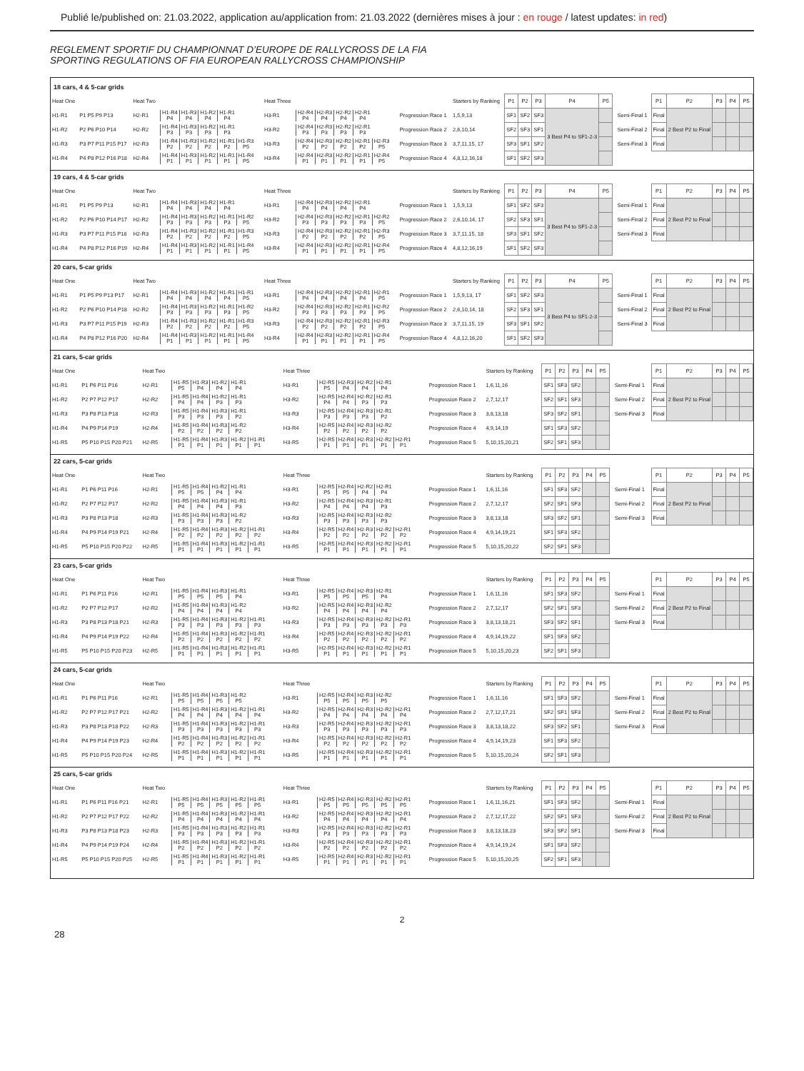Publié le/published on: 21.03.2022, application au/application from: 21.03.2022 (dernières mises à jour : en rouge / latest updates: in red)
REGLEMENT SPORTIF DU CHAMPIONNAT D’EUROPE DE RALLYCROSS DE LA FIA
SPORTING REGULATIONS OF FIA EUROPEAN RALLYCROSS CHAMPIONSHIP
18 cars, 4 & 5-car grids
| Heat One | | Heat Two | | Heat Three | | | Starters by Ranking | P1 | P2 | P3 | P4 | P5 | | | P1 | P2 | P3 | P4 | P5 |
| --- | --- | --- | --- | --- | --- | --- | --- | --- | --- | --- | --- | --- | --- | --- | --- | --- | --- | --- | --- |
| H1-R1 | P1 P5 P9 P13 | H2-R1 | H1-R4 P4 H1-R3 P4 H1-R2 P4 H1-R1 P4 | H3-R1 | H2-R4 P4 H2-R3 P4 H2-R2 P4 H2-R1 P4 | Progression Race 1 | 1,5,9,13 | SF1 | SF2 | SF3 | 3 Best P4 to SF1-2-3 | | | Semi-Final 1 | Final | 2 Best P2 to Final | | | |
| H1-R2 | P2 P6 P10 P14 | H2-R2 | H1-R4 P3 H1-R3 P3 H1-R2 P3 H1-R1 P3 | H3-R2 | H2-R4 P3 H2-R3 P3 H2-R2 P3 H2-R1 P3 | Progression Race 2 | 2,6,10,14 | SF2 | SF3 | SF1 | | | | Semi-Final 2 | Final | | | | |
| H1-R3 | P3 P7 P11 P15 P17 | H2-R3 | H1-R4 P2 H1-R3 P2 H1-R2 P2 H1-R1 P2 H1-R3 P5 | H3-R3 | H2-R4 P2 H2-R3 P2 H2-R2 P2 H2-R1 P2 H2-R3 P5 | Progression Race 3 | 3,7,11,15, 17 | SF3 | SF1 | SF2 | | | | Semi-Final 3 | Final | | | | |
| H1-R4 | P4 P8 P12 P16 P18 | H2-R4 | H1-R4 P1 H1-R3 P1 H1-R2 P1 H1-R1 P1 H1-R4 P5 | H3-R4 | H2-R4 P1 H2-R3 P1 H2-R2 P1 H2-R1 P1 H2-R4 P5 | Progression Race 4 | 4,8,12,16,18 | SF1 | SF2 | SF3 | | | | | | | | | |
19 cars, 4 & 5-car grids
| Heat One | | Heat Two | | Heat Three | | | Starters by Ranking | P1 | P2 | P3 | P4 | P5 | | | P1 | P2 | P3 | P4 | P5 |
| --- | --- | --- | --- | --- | --- | --- | --- | --- | --- | --- | --- | --- | --- | --- | --- | --- | --- | --- | --- |
| H1-R1 | P1 P5 P9 P13 | H2-R1 | H1-R4 P4 H1-R3 P4 H1-R2 P4 H1-R1 P4 | H3-R1 | H2-R4 P4 H2-R3 P4 H2-R2 P4 H2-R1 P4 | Progression Race 1 | 1,5,9,13 | SF1 | SF2 | SF3 | 3 Best P4 to SF1-2-3 | | | Semi-Final 1 | Final | 2 Best P2 to Final | | | |
| H1-R2 | P2 P6 P10 P14 P17 | H2-R2 | H1-R4 P3 H1-R3 P3 H1-R2 P3 H1-R1 P3 H1-R2 P5 | H3-R2 | H2-R4 P3 H2-R3 P3 H2-R2 P3 H2-R1 P3 H2-R2 P5 | Progression Race 2 | 2,6,10,14, 17 | SF2 | SF3 | SF1 | | | | Semi-Final 2 | Final | | | | |
| H1-R3 | P3 P7 P11 P15 P18 | H2-R3 | H1-R4 P2 H1-R3 P2 H1-R2 P2 H1-R1 P2 H1-R3 P5 | H3-R3 | H2-R4 P2 H2-R3 P2 H2-R2 P2 H2-R1 P2 H2-R3 P5 | Progression Race 3 | 3,7,11,15, 18 | SF3 | SF1 | SF2 | | | | Semi-Final 3 | Final | | | | |
| H1-R4 | P4 P8 P12 P16 P19 | H2-R4 | H1-R4 P1 H1-R3 P1 H1-R2 P1 H1-R1 P1 H1-R4 P5 | H3-R4 | H2-R4 P1 H2-R3 P1 H2-R2 P1 H2-R1 P1 H2-R4 P5 | Progression Race 4 | 4,8,12,16,19 | SF1 | SF2 | SF3 | | | | | | | | | |
20 cars, 5-car grids
| Heat One | | Heat Two | | Heat Three | | | Starters by Ranking | P1 | P2 | P3 | P4 | P5 | | | P1 | P2 | P3 | P4 | P5 |
| --- | --- | --- | --- | --- | --- | --- | --- | --- | --- | --- | --- | --- | --- | --- | --- | --- | --- | --- | --- |
| H1-R1 | P1 P5 P9 P13 P17 | H2-R1 | H1-R4 P4 H1-R3 P4 H1-R2 P4 H1-R1 P4 H1-R1 P5 | H3-R1 | H2-R4 P4 H2-R3 P4 H2-R2 P4 H2-R1 P4 H2-R1 P5 | Progression Race 1 | 1,5,9,13, 17 | SF1 | SF2 | SF3 | 3 Best P4 to SF1-2-3 | | | Semi-Final 1 | Final | 2 Best P2 to Final | | | |
| H1-R2 | P2 P6 P10 P14 P18 | H2-R2 | H1-R4 P3 H1-R3 P3 H1-R2 P3 H1-R1 P3 H1-R2 P5 | H3-R2 | H2-R4 P3 H2-R3 P3 H2-R2 P3 H2-R1 P3 H2-R2 P5 | Progression Race 2 | 2,6,10,14, 18 | SF2 | SF3 | SF1 | | | | Semi-Final 2 | Final | | | | |
| H1-R3 | P3 P7 P11 P15 P19 | H2-R3 | H1-R4 P2 H1-R3 P2 H1-R2 P2 H1-R1 P2 H1-R3 P5 | H3-R3 | H2-R4 P2 H2-R3 P2 H2-R2 P2 H2-R1 P2 H2-R3 P5 | Progression Race 3 | 3,7,11,15, 19 | SF3 | SF1 | SF2 | | | | Semi-Final 3 | Final | | | | |
| H1-R4 | P4 P8 P12 P16 P20 | H2-R4 | H1-R4 P1 H1-R3 P1 H1-R2 P1 H1-R1 P1 H1-R4 P5 | H3-R4 | H2-R4 P1 H2-R3 P1 H2-R2 P1 H2-R1 P1 H2-R4 P5 | Progression Race 4 | 4,8,12,16,20 | SF1 | SF2 | SF3 | | | | | | | | | |
21 cars, 5-car grids
| Heat One | | Heat Two | | Heat Three | | | Starters by Ranking | P1 | P2 | P3 | P4 | P5 | | | P1 | P2 | P3 | P4 | P5 |
| --- | --- | --- | --- | --- | --- | --- | --- | --- | --- | --- | --- | --- | --- | --- | --- | --- | --- | --- | --- |
| H1-R1 | P1 P6 P11 P16 | H2-R1 | H1-R5 P5 H1-R3 P4 H1-R2 P4 H1-R1 P4 | H3-R1 | H2-R5 P5 H2-R3 P4 H2-R2 P4 H2-R1 P4 | Progression Race 1 | 1,6,11,16 | SF1 | SF3 | SF2 | | | | Semi-Final 1 | Final | 2 Best P2 to Final | | | |
| H1-R2 | P2 P7 P12 P17 | H2-R2 | H1-R5 P4 H1-R4 P4 H1-R2 P3 H1-R1 P3 | H3-R2 | H2-R5 P4 H2-R4 P4 H2-R2 P3 H2-R1 P3 | Progression Race 2 | 2,7,12,17 | SF2 | SF1 | SF3 | | | | Semi-Final 2 | Final | | | | |
| H1-R3 | P3 P8 P13 P18 | H2-R3 | H1-R5 P3 H1-R4 P3 H1-R3 P3 H1-R1 P2 | H3-R3 | H2-R5 P3 H2-R4 P3 H2-R3 P3 H2-R1 P2 | Progression Race 3 | 3,8,13,18 | SF3 | SF2 | SF1 | | | | Semi-Final 3 | Final | | | | |
| H1-R4 | P4 P9 P14 P19 | H2-R4 | H1-R5 P2 H1-R4 P2 H1-R3 P2 H1-R2 P2 | H3-R4 | H2-R5 P2 H2-R4 P2 H2-R3 P2 H2-R2 P2 | Progression Race 4 | 4,9,14,19 | SF1 | SF3 | SF2 | | | | | | | | | |
| H1-R5 | P5 P10 P15 P20 P21 | H2-R5 | H1-R5 P1 H1-R4 P1 H1-R3 P1 H1-R2 P1 H1-R1 P1 | H3-R5 | H2-R5 P1 H2-R4 P1 H2-R3 P1 H2-R2 P1 H2-R1 P1 | Progression Race 5 | 5,10,15,20,21 | SF2 | SF1 | SF3 | | | | | | | | | |
22 cars, 5-car grids
| Heat One | | Heat Two | | Heat Three | | | Starters by Ranking | P1 | P2 | P3 | P4 | P5 | | | P1 | P2 | P3 | P4 | P5 |
| --- | --- | --- | --- | --- | --- | --- | --- | --- | --- | --- | --- | --- | --- | --- | --- | --- | --- | --- | --- |
| H1-R1 | P1 P6 P11 P16 | H2-R1 | H1-R5 P5 H1-R4 P5 H1-R2 P4 H1-R1 P4 | H3-R1 | H2-R5 P5 H2-R4 P5 H2-R2 P4 H2-R1 P4 | Progression Race 1 | 1,6,11,16 | SF1 | SF3 | SF2 | | | | Semi-Final 1 | Final | 2 Best P2 to Final | | | |
| H1-R2 | P2 P7 P12 P17 | H2-R2 | H1-R5 P4 H1-R4 P4 H1-R3 P4 H1-R1 P3 | H3-R2 | H2-R5 P4 H2-R4 P4 H2-R3 P4 H2-R1 P3 | Progression Race 2 | 2,7,12,17 | SF2 | SF1 | SF3 | | | | Semi-Final 2 | Final | | | | |
| H1-R3 | P3 P8 P13 P18 | H2-R3 | H1-R5 P3 H1-R4 P3 H1-R3 P3 H1-R2 P2 | H3-R3 | H2-R5 P3 H2-R4 P3 H2-R3 P3 H2-R2 P3 | Progression Race 3 | 3,8,13,18 | SF3 | SF2 | SF1 | | | | Semi-Final 3 | Final | | | | |
| H1-R4 | P4 P9 P14 P19 P21 | H2-R4 | H1-R5 P2 H1-R4 P2 H1-R3 P2 H1-R2 P2 H1-R1 P2 | H3-R4 | H2-R5 P2 H2-R4 P2 H2-R3 P2 H2-R2 P2 H2-R1 P2 | Progression Race 4 | 4,9,14,19,21 | SF1 | SF3 | SF2 | | | | | | | | | |
| H1-R5 | P5 P10 P15 P20 P22 | H2-R5 | H1-R5 P1 H1-R4 P1 H1-R3 P1 H1-R2 P1 H1-R1 P1 | H3-R5 | H2-R5 P1 H2-R4 P1 H2-R3 P1 H2-R2 P1 H2-R1 P1 | Progression Race 5 | 5,10,15,20,22 | SF2 | SF1 | SF3 | | | | | | | | | |
23 cars, 5-car grids
| Heat One | | Heat Two | | Heat Three | | | Starters by Ranking | P1 | P2 | P3 | P4 | P5 | | | P1 | P2 | P3 | P4 | P5 |
| --- | --- | --- | --- | --- | --- | --- | --- | --- | --- | --- | --- | --- | --- | --- | --- | --- | --- | --- | --- |
| H1-R1 | P1 P6 P11 P16 | H2-R1 | H1-R5 P5 H1-R4 P5 H1-R3 P5 H1-R1 P4 | H3-R1 | H2-R5 P5 H2-R4 P5 H2-R3 P5 H2-R1 P4 | Progression Race 1 | 1,6,11,16 | SF1 | SF3 | SF2 | | | | Semi-Final 1 | Final | 2 Best P2 to Final | | | |
| H1-R2 | P2 P7 P12 P17 | H2-R2 | H1-R5 P4 H1-R4 P4 H1-R3 P4 H1-R2 P4 | H3-R2 | H2-R5 P4 H2-R4 P4 H2-R3 P4 H2-R2 P4 | Progression Race 2 | 2,7,12,17 | SF2 | SF1 | SF3 | | | | Semi-Final 2 | Final | | | | |
| H1-R3 | P3 P8 P13 P18 P21 | H2-R3 | H1-R5 P3 H1-R4 P3 H1-R3 P3 H1-R2 P3 H1-R1 P3 | H3-R3 | H2-R5 P3 H2-R4 P3 H2-R3 P3 H2-R2 P3 H2-R1 P3 | Progression Race 3 | 3,8,13,18,21 | SF3 | SF2 | SF1 | | | | Semi-Final 3 | Final | | | | |
| H1-R4 | P4 P9 P14 P19 P22 | H2-R4 | H1-R5 P2 H1-R4 P2 H1-R3 P2 H1-R2 P2 H1-R1 P2 | H3-R4 | H2-R5 P2 H2-R4 P2 H2-R3 P2 H2-R2 P2 H2-R1 P2 | Progression Race 4 | 4,9,14,19,22 | SF1 | SF3 | SF2 | | | | | | | | | |
| H1-R5 | P5 P10 P15 P20 P23 | H2-R5 | H1-R5 P1 H1-R4 P1 H1-R3 P1 H1-R2 P1 H1-R1 P1 | H3-R5 | H2-R5 P1 H2-R4 P1 H2-R3 P1 H2-R2 P1 H2-R1 P1 | Progression Race 5 | 5,10,15,20,23 | SF2 | SF1 | SF3 | | | | | | | | | |
24 cars, 5-car grids
| Heat One | | Heat Two | | Heat Three | | | Starters by Ranking | P1 | P2 | P3 | P4 | P5 | | | P1 | P2 | P3 | P4 | P5 |
| --- | --- | --- | --- | --- | --- | --- | --- | --- | --- | --- | --- | --- | --- | --- | --- | --- | --- | --- | --- |
| H1-R1 | P1 P6 P11 P16 | H2-R1 | H1-R5 P5 H1-R4 P5 H1-R3 P5 H1-R2 P5 | H3-R1 | H2-R5 P5 H2-R4 P5 H2-R3 P5 H2-R2 P5 | Progression Race 1 | 1,6,11,16 | SF1 | SF3 | SF2 | | | | Semi-Final 1 | Final | 2 Best P2 to Final | | | |
| H1-R2 | P2 P7 P12 P17 P21 | H2-R2 | H1-R5 P4 H1-R4 P4 H1-R3 P4 H1-R2 P4 H1-R1 P4 | H3-R2 | H2-R5 P4 H2-R4 P4 H2-R3 P4 H2-R2 P4 H2-R1 P4 | Progression Race 2 | 2,7,12,17,21 | SF2 | SF1 | SF3 | | | | Semi-Final 2 | Final | | | | |
| H1-R3 | P3 P8 P13 P18 P22 | H2-R3 | H1-R5 P3 H1-R4 P3 H1-R3 P3 H1-R2 P3 H1-R1 P3 | H3-R3 | H2-R5 P3 H2-R4 P3 H2-R3 P3 H2-R2 P3 H2-R1 P3 | Progression Race 3 | 3,8,13,18,22 | SF3 | SF2 | SF1 | | | | Semi-Final 3 | Final | | | | |
| H1-R4 | P4 P9 P14 P19 P23 | H2-R4 | H1-R5 P2 H1-R4 P2 H1-R3 P2 H1-R2 P2 H1-R1 P2 | H3-R4 | H2-R5 P2 H2-R4 P2 H2-R3 P2 H2-R2 P2 H2-R1 P2 | Progression Race 4 | 4,9,14,19,23 | SF1 | SF3 | SF2 | | | | | | | | | |
| H1-R5 | P5 P10 P15 P20 P24 | H2-R5 | H1-R5 P1 H1-R4 P1 H1-R3 P1 H1-R2 P1 H1-R1 P1 | H3-R5 | H2-R5 P1 H2-R4 P1 H2-R3 P1 H2-R2 P1 H2-R1 P1 | Progression Race 5 | 5,10,15,20,24 | SF2 | SF1 | SF3 | | | | | | | | | |
25 cars, 5-car grids
| Heat One | | Heat Two | | Heat Three | | | Starters by Ranking | P1 | P2 | P3 | P4 | P5 | | | P1 | P2 | P3 | P4 | P5 |
| --- | --- | --- | --- | --- | --- | --- | --- | --- | --- | --- | --- | --- | --- | --- | --- | --- | --- | --- | --- |
| H1-R1 | P1 P6 P11 P16 P21 | H2-R1 | H1-R5 P5 H1-R4 P5 H1-R3 P5 H1-R2 P5 H1-R1 P5 | H3-R1 | H2-R5 P5 H2-R4 P5 H2-R3 P5 H2-R2 P5 H2-R1 P5 | Progression Race 1 | 1,6,11,16,21 | SF1 | SF3 | SF2 | | | | Semi-Final 1 | Final | 2 Best P2 to Final | | | |
| H1-R2 | P2 P7 P12 P17 P22 | H2-R2 | H1-R5 P4 H1-R4 P4 H1-R3 P4 H1-R2 P4 H1-R1 P4 | H3-R2 | H2-R5 P4 H2-R4 P4 H2-R3 P4 H2-R2 P4 H2-R1 P4 | Progression Race 2 | 2,7,12,17,22 | SF2 | SF1 | SF3 | | | | Semi-Final 2 | Final | | | | |
| H1-R3 | P3 P8 P13 P18 P23 | H2-R3 | H1-R5 P3 H1-R4 P3 H1-R3 P3 H1-R2 P3 H1-R1 P3 | H3-R3 | H2-R5 P3 H2-R4 P3 H2-R3 P3 H2-R2 P3 H2-R1 P3 | Progression Race 3 | 3,8,13,18,23 | SF3 | SF2 | SF1 | | | | Semi-Final 3 | Final | | | | |
| H1-R4 | P4 P9 P14 P19 P24 | H2-R4 | H1-R5 P2 H1-R4 P2 H1-R3 P2 H1-R2 P2 H1-R1 P2 | H3-R4 | H2-R5 P2 H2-R4 P2 H2-R3 P2 H2-R2 P2 H2-R1 P2 | Progression Race 4 | 4,9,14,19,24 | SF1 | SF3 | SF2 | | | | | | | | | |
| H1-R5 | P5 P10 P15 P20 P25 | H2-R5 | H1-R5 P1 H1-R4 P1 H1-R3 P1 H1-R2 P1 H1-R1 P1 | H3-R5 | H2-R5 P1 H2-R4 P1 H2-R3 P1 H2-R2 P1 H2-R1 P1 | Progression Race 5 | 5,10,15,20,25 | SF2 | SF1 | SF3 | | | | | | | | | |
2
28